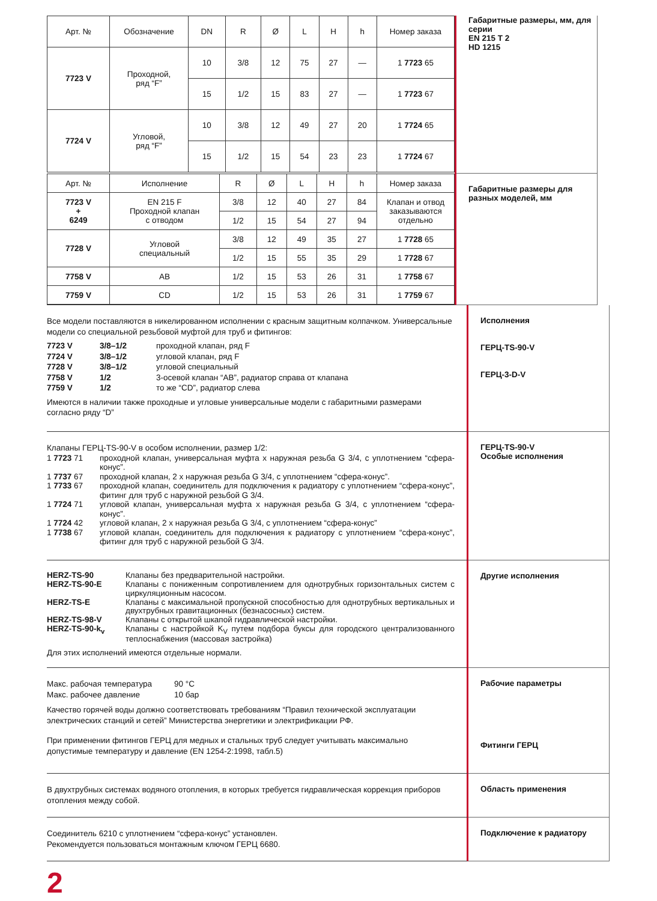| Арт. № | Обозначение | DN | R | Ø | L | H | h | Номер заказа |
| --- | --- | --- | --- | --- | --- | --- | --- | --- |
| 7723 V | Проходной, ряд “F” | 10 | 3/8 | 12 | 75 | 27 | — | 1 7723 65 |
| | | 15 | 1/2 | 15 | 83 | 27 | — | 1 7723 67 |
| 7724 V | Угловой, ряд “F” | 10 | 3/8 | 12 | 49 | 27 | 20 | 1 7724 65 |
| | | 15 | 1/2 | 15 | 54 | 23 | 23 | 1 7724 67 |
Габаритные размеры, мм, для серии
EN 215 T 2
HD 1215
| Арт. № | Исполнение | R | Ø | L | H | h | Номер заказа |
| --- | --- | --- | --- | --- | --- | --- | --- |
| 7723 V + 6249 | EN 215 F Проходной клапан с отводом | 3/8 | 12 | 40 | 27 | 84 | Клапан и отвод заказываются отдельно |
| | | 1/2 | 15 | 54 | 27 | 94 | |
| 7728 V | Угловой специальный | 3/8 | 12 | 49 | 35 | 27 | 1 7728 65 |
| | | 1/2 | 15 | 55 | 35 | 29 | 1 7728 67 |
| 7758 V | AB | 1/2 | 15 | 53 | 26 | 31 | 1 7758 67 |
| 7759 V | CD | 1/2 | 15 | 53 | 26 | 31 | 1 7759 67 |
Габаритные размеры для разных моделей, мм
Все модели поставляются в никелированном исполнении с красным защитным колпачком. Универсальные модели со специальной резьбовой муфтой для труб и фитингов:
7723 V 3/8–1/2 проходной клапан, ряд F 7724 V 3/8–1/2 угловой клапан, ряд F 7728 V 3/8–1/2 угловой специальный 7758 V 1/2 3-осевой клапан “AB”, радиатор справа от клапана 7759 V 1/2 то же “CD”, радиатор слева
Имеются в наличии также проходные и угловые универсальные модели с габаритными размерами согласно ряду “D”
Исполнения
ГЕРЦ-TS-90-V
ГЕРЦ-3-D-V
Клапаны ГЕРЦ-TS-90-V в особом исполнении, размер 1/2:
1 7723 71 проходной клапан, универсальная муфта х наружная резьба G 3/4, с уплотнением “сфера-конус”. 1 7737 67 проходной клапан, 2 х наружная резьба G 3/4, с уплотнением “сфера-конус”. 1 7733 67 проходной клапан, соединитель для подключения к радиатору с уплотнением “сфера-конус”, фитинг для труб с наружной резьбой G 3/4. 1 7724 71 угловой клапан, универсальная муфта х наружная резьба G 3/4, с уплотнением “сфера-конус”. 1 7724 42 угловой клапан, 2 х наружная резьба G 3/4, с уплотнением “сфера-конус” 1 7738 67 угловой клапан, соединитель для подключения к радиатору с уплотнением “сфера-конус”, фитинг для труб с наружной резьбой G 3/4.
ГЕРЦ-TS-90-V
Особые исполнения
HERZ-TS-90 Клапаны без предварительной настройки. HERZ-TS-90-E Клапаны с пониженным сопротивлением для однотрубных горизонтальных систем с циркуляционным насосом. HERZ-TS-E Клапаны с максимальной пропускной способностью для однотрубных вертикальных и двухтрубных гравитационных (безнасосных) систем. HERZ-TS-98-V Клапаны с открытой шкапой гидравлической настройки. HERZ-TS-90-k<sub>v</sub> Клапаны с настройкой K<sub>V</sub> путем подбора буксы для городского централизованного теплоснабжения (массовая застройка)
Для этих исполнений имеются отдельные нормали.
Другие исполнения
Макс. рабочая температура 90 °C Макс. рабочее давление 10 бар
Качество горячей воды должно соответствовать требованиям “Правил технической эксплуатации электрических станций и сетей” Министерства энергетики и электрификации РФ.
При применении фитингов ГЕРЦ для медных и стальных труб следует учитывать максимально допустимые температуру и давление (EN 1254-2:1998, табл.5)
Рабочие параметры
Фитинги ГЕРЦ
В двухтрубных системах водяного отопления, в которых требуется гидравлическая коррекция приборов отопления между собой.
Область применения
Соединитель 6210 с уплотнением “сфера-конус” установлен.
Рекомендуется пользоваться монтажным ключом ГЕРЦ 6680.
Подключение к радиатору
2